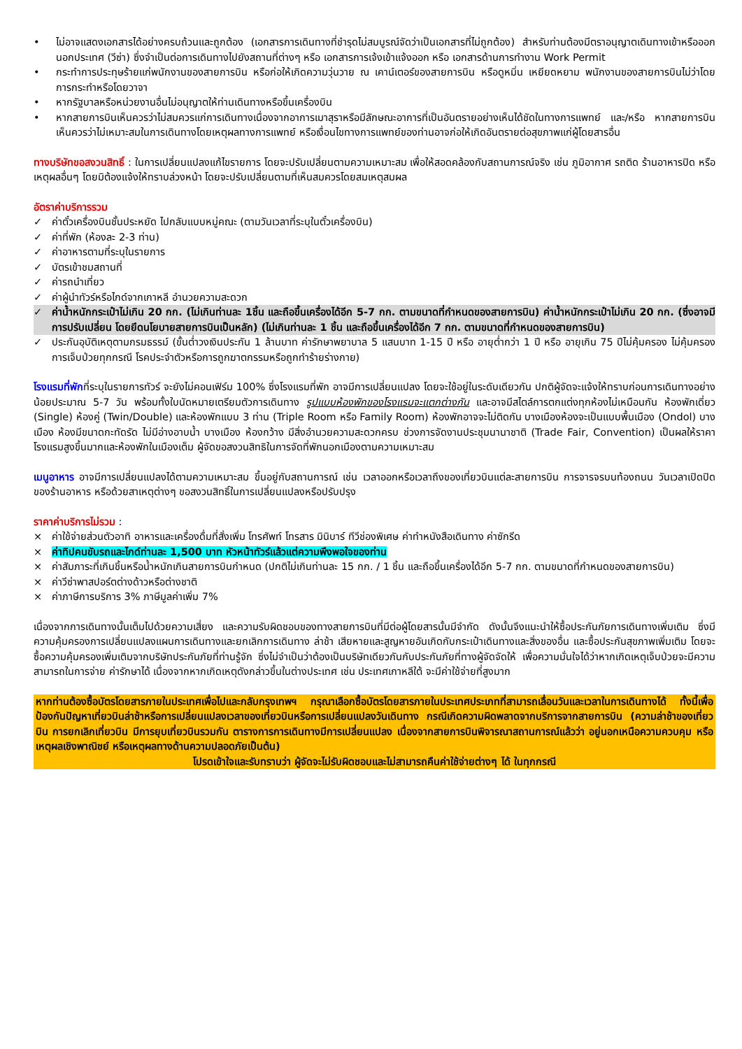• ไม่อาจแสดงเอกสารได้อย่างครบถ้วนและถูกต้อง (เอกสารการเดินทางที่ชำรุดไม่สมบูรณ์จัดว่าเป็นเอกสารที่ไม่ถูกต้อง) สำหรับท่านต้องมีตราอนุญาตเดินทางเข้าหรือออกนอกประเทศ (วีซ่า) ซึ่งจำเป็นต่อการเดินทางไปยังสถานที่ต่างๆ หรือ เอกสารการเจ้งเข้าแจ้งออก หรือ เอกสารด้านการทำงาน Work Permit
• กระทำการประทุษร้ายแก่พนักงานของสายการบิน หรือก่อให้เกิดความวุ่นวาย ณ เคาน์เตอร์ของสายการบิน หรือดูหมิ่น เหยียดหยาม พนักงานของสายการบินไม่ว่าโดยการกระทำหรือโดยวาจา
• หากรัฐบาลหรือหน่วยงานอื่นไม่อนุญาตให้ท่านเดินทางหรือขึ้นเครื่องบิน
• หากสายการบินเห็นควรว่าไม่สมควรแก่การเดินทางเนื่องจากอาการเมาสุราหรือมีลักษณะอาการที่เป็นอันตรายอย่างเห็นได้ชัดในทางการแพทย์ และ/หรือ หากสายการบินเห็นควรว่าไม่เหมาะสมในการเดินทางโดยเหตุผลทางการแพทย์ หรือเงื่อนไขทางการแพทย์ของท่านอาจก่อให้เกิดอันตรายต่อสุขภาพแก่ผู้โดยสารอื่น
ทางบริษัทขอสงวนสิทธิ์ : ในการเปลี่ยนแปลงแก้ไขรายการ โดยจะปรับเปลี่ยนตามความเหมาะสม เพื่อให้สอดคล้องกับสถานการณ์จริง เช่น ภูมิอากาศ รถติด ร้านอาหารปิด หรือเหตุผลอื่นๆ โดยมิต้องแจ้งให้ทราบล่วงหน้า โดยจะปรับเปลี่ยนตามที่เห็นสมควรโดยสมเหตุสมผล
อัตราค่าบริการรวม
✓ ค่าตั๋วเครื่องบินชั้นประหยัด ไปกลับแบบหมู่คณะ (ตามวันเวลาที่ระบุในตั๋วเครื่องบิน)
✓ ค่าที่พัก (ห้องละ 2-3 ท่าน)
✓ ค่าอาหารตามที่ระบุในรายการ
✓ บัตรเข้าชมสถานที่
✓ ค่ารถนำเที่ยว
✓ ค่าผู้นำทัวร์หรือไกด์จากเกาหลี อำนวยความสะดวก
✓ ค่าน้ำหนักกระเป๋าไม่เกิน 20 กก. (ไม่เกินท่านละ 1ชิ้น และถือขึ้นเครื่องได้อีก 5-7 กก. ตามขนาดที่กำหนดของสายการบิน) ค่าน้ำหนักกระเป๋าไม่เกิน 20 กก. (ซึ่งอาจมีการปรับเปลี่ยน โดยยึดนโยบายสายการบินเป็นหลัก) (ไม่เกินท่านละ 1 ชิ้น และถือขึ้นเครื่องได้อีก 7 กก. ตามขนาดที่กำหนดของสายการบิน)
✓ ประกันอุบัติเหตุตามกรมธรรม์ (ขั้นต่ำวงเงินประกัน 1 ล้านบาท ค่ารักษาพยาบาล 5 แสนบาท 1-15 ปี หรือ อายุต่ำกว่า 1 ปี หรือ อายุเกิน 75 ปีไม่คุ้มครอง ไม่คุ้มครองการเจ็บป่วยทุกกรณี โรคประจำตัวหรือการถูกฆาตกรรมหรือถูกทำร้ายร่างกาย)
โรงแรมที่พักที่ระบุในรายการทัวร์ จะยังไม่คอนเฟิร์ม 100% ซึ่งโรงแรมที่พัก อาจมีการเปลี่ยนแปลง โดยจะใช้อยู่ในระดับเดียวกัน ปกติผู้จัดจะแจ้งให้ทราบก่อนการเดินทางอย่างน้อยประมาณ 5-7 วัน พร้อมทั้งใบนัดหมายเตรียมตัวการเดินทาง รูปแบบห้องพักของโรงแรมจะแตกต่างกัน และอาจมีสไตล์การตกแต่งทุกห้องไม่เหมือนกัน ห้องพักเดี่ยว (Single) ห้องคู่ (Twin/Double) และห้องพักแบบ 3 ท่าน (Triple Room หรือ Family Room) ห้องพักอาจจะไม่ติดกัน บางเมืองห้องจะเป็นแบบพื้นเมือง (Ondol) บางเมือง ห้องมีขนาดกะทัดรัด ไม่มีอ่างอาบน้ำ บางเมือง ห้องกว้าง มีสิ่งอำนวยความสะดวกครบ ช่วงการจัดงานประชุมนานาชาติ (Trade Fair, Convention) เป็นผลให้ราคาโรงแรมสูงขึ้นมากและห้องพักในเมืองเต็ม ผู้จัดขอสงวนสิทธิในการจัดที่พักนอกเมืองตามความเหมาะสม
เมนูอาหาร อาจมีการเปลี่ยนแปลงได้ตามความเหมาะสม ขึ้นอยู่กับสถานการณ์ เช่น เวลาออกหรือเวลาถึงของเที่ยวบินแต่ละสายการบิน การจารจรบนท้องถนน วันเวลาเปิดปิดของร้านอาหาร หรือด้วยสาเหตุต่างๆ ขอสงวนสิทธิ์ในการเปลี่ยนแปลงหรือปรับปรุง
ราคาค่าบริการไม่รวม :
× ค่าใช้จ่ายส่วนตัวอาทิ อาหารและเครื่องดื่มที่สั่งเพิ่ม โทรศัพท์ โทรสาร มินิบาร์ ทีวีช่องพิเศษ ค่าทำหนังสือเดินทาง ค่าซักรีด
× ค่าทิปคนขับรถและไกด์ท่านละ 1,500 บาท หัวหน้าทัวร์แล้วแต่ความพึงพอใจของท่าน
× ค่าสัมภาระที่เกินชิ้นหรือน้ำหนักเกินสายการบินกำหนด (ปกติไม่เกินท่านละ 15 กก. / 1 ชิ้น และถือขึ้นเครื่องได้อีก 5-7 กก. ตามขนาดที่กำหนดของสายการบิน)
× ค่าวีซ่าพาสปอร์ตต่างด้าวหรือต่างชาติ
× ค่าภาษีการบริการ 3% ภาษีมูลค่าเพิ่ม 7%
เนื่องจากการเดินทางนั้นเต็มไปด้วยความเสี่ยง และความรับผิดชอบของทางสายการบินที่มีต่อผู้โดยสารนั้นมีจำกัด ดังนั้นจึงแนะนำให้ซื้อประกันภัยการเดินทางเพิ่มเติม ซึ่งมีความคุ้มครองการเปลี่ยนแปลงแผนการเดินทางและยกเลิกการเดินทาง ล่าช้า เสียหายและสูญหายอันเกิดกับกระเป๋าเดินทางและสิ่งของอื่น และซื้อประกันสุขภาพเพิ่มเติม โดยจะซื้อความคุ้มครองเพิ่มเติมจากบริษัทประกันภัยที่ท่านรู้จัก ซึ่งไม่จำเป็นว่าต้องเป็นบริษัทเดียวกันกับประกันภัยที่ทางผู้จัดจัดให้ เพื่อความมั่นใจได้ว่าหากเกิดเหตุเจ็บป่วยจะมีความสามารถในการจ่าย ค่ารักษาได้ เนื่องจากหากเกิดเหตุดังกล่าวขึ้นในต่างประเทศ เช่น ประเทศเกาหลีใต้ จะมีค่าใช้จ่ายที่สูงมาก
หากท่านต้องซื้อบัตรโดยสารภายในประเทศเพื่อไปและกลับกรุงเทพฯ กรุณาเลือกซื้อบัตรโดยสารภายในประเทศประเภทที่สามารถเลื่อนวันและเวลาในการเดินทางได้ ทั้งนี้เพื่อป้องกันปัญหาเที่ยวบินล่าช้าหรือการเปลี่ยนแปลงเวลาของเที่ยวบินหรือการเปลี่ยนแปลงวันเดินทาง กรณีเกิดความผิดพลาดจากบริการจากสายการบิน (ความล่าช้าของเที่ยวบิน การยกเลิกเที่ยวบิน มีการยุบเที่ยวบินรวมกัน ตารางการการเดินทางมีการเปลี่ยนแปลง เนื่องจากสายการบินพิจารณาสถานการณ์แล้วว่า อยู่นอกเหนือความควบคุม หรือเหตุผลเชิงพาณิชย์ หรือเหตุผลทางด้านความปลอดภัยเป็นต้น)
โปรดเข้าใจและรับทราบว่า ผู้จัดจะไม่รับผิดชอบและไม่สามารถคืนค่าใช้จ่ายต่างๆ ได้ ในทุกกรณี